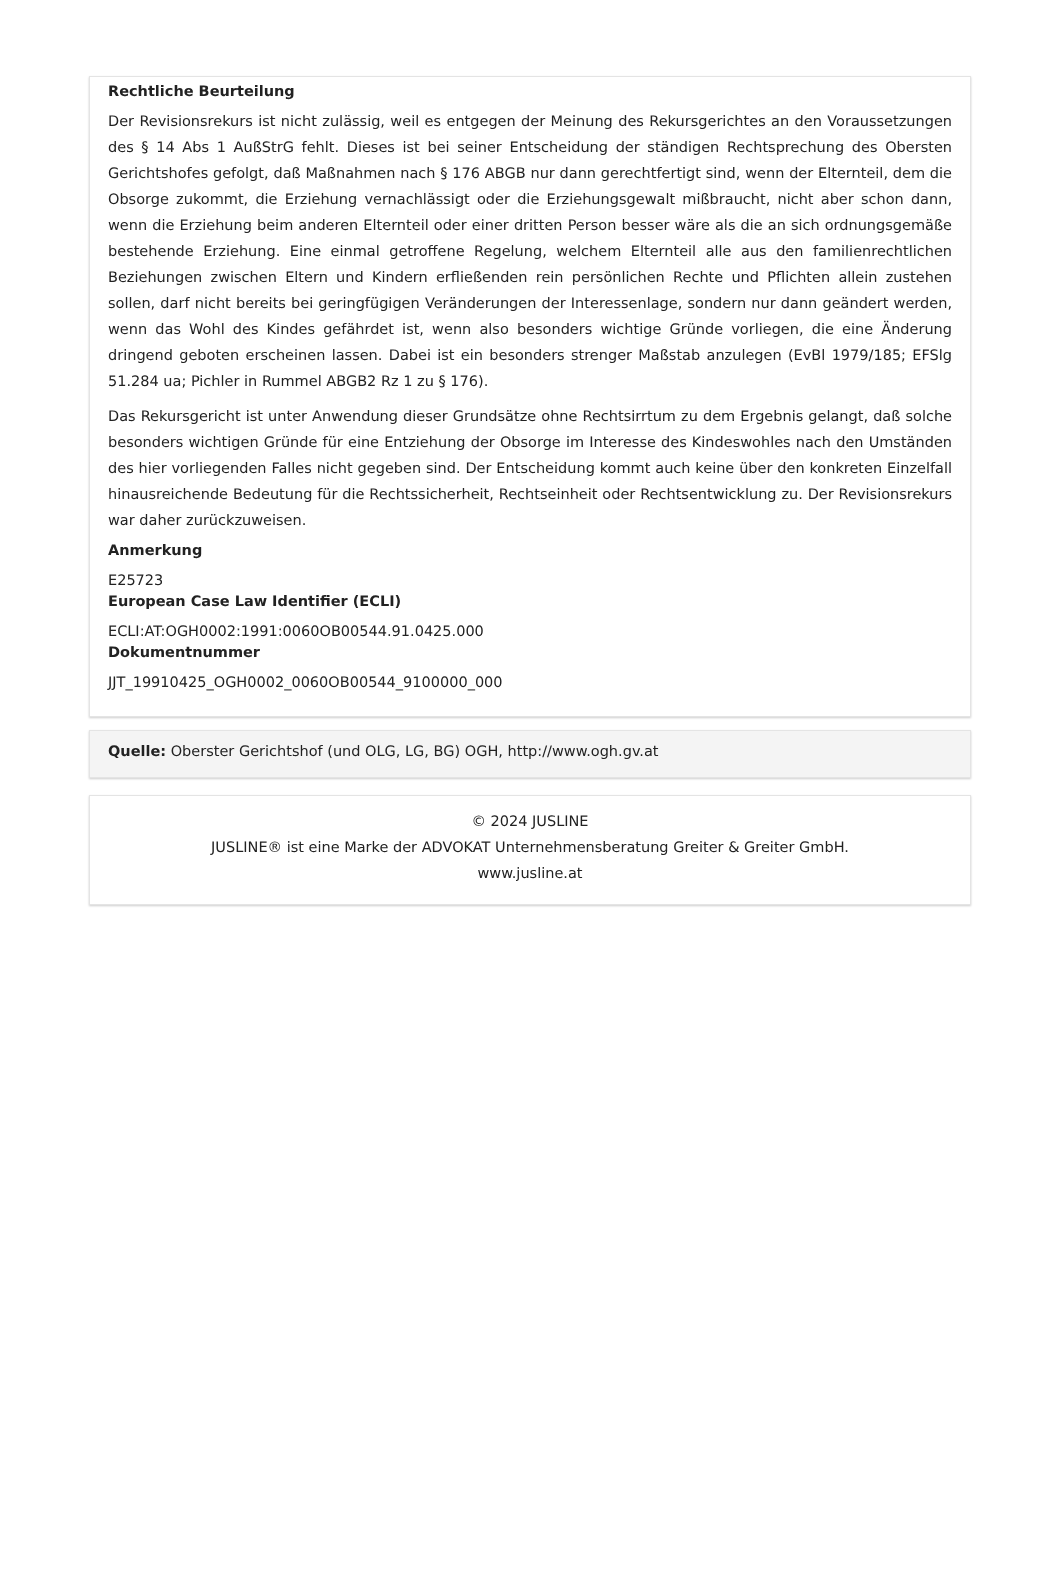Rechtliche Beurteilung
Der Revisionsrekurs ist nicht zulässig, weil es entgegen der Meinung des Rekursgerichtes an den Voraussetzungen des § 14 Abs 1 AußStrG fehlt. Dieses ist bei seiner Entscheidung der ständigen Rechtsprechung des Obersten Gerichtshofes gefolgt, daß Maßnahmen nach § 176 ABGB nur dann gerechtfertigt sind, wenn der Elternteil, dem die Obsorge zukommt, die Erziehung vernachlässigt oder die Erziehungsgewalt mißbraucht, nicht aber schon dann, wenn die Erziehung beim anderen Elternteil oder einer dritten Person besser wäre als die an sich ordnungsgemäße bestehende Erziehung. Eine einmal getroffene Regelung, welchem Elternteil alle aus den familienrechtlichen Beziehungen zwischen Eltern und Kindern erfließenden rein persönlichen Rechte und Pflichten allein zustehen sollen, darf nicht bereits bei geringfügigen Veränderungen der Interessenlage, sondern nur dann geändert werden, wenn das Wohl des Kindes gefährdet ist, wenn also besonders wichtige Gründe vorliegen, die eine Änderung dringend geboten erscheinen lassen. Dabei ist ein besonders strenger Maßstab anzulegen (EvBl 1979/185; EFSlg 51.284 ua; Pichler in Rummel ABGB2 Rz 1 zu § 176).
Das Rekursgericht ist unter Anwendung dieser Grundsätze ohne Rechtsirrtum zu dem Ergebnis gelangt, daß solche besonders wichtigen Gründe für eine Entziehung der Obsorge im Interesse des Kindeswohles nach den Umständen des hier vorliegenden Falles nicht gegeben sind. Der Entscheidung kommt auch keine über den konkreten Einzelfall hinausreichende Bedeutung für die Rechtssicherheit, Rechtseinheit oder Rechtsentwicklung zu. Der Revisionsrekurs war daher zurückzuweisen.
Anmerkung
E25723
European Case Law Identifier (ECLI)
ECLI:AT:OGH0002:1991:0060OB00544.91.0425.000
Dokumentnummer
JJT_19910425_OGH0002_0060OB00544_9100000_000
Quelle: Oberster Gerichtshof (und OLG, LG, BG) OGH, http://www.ogh.gv.at
© 2024 JUSLINE
JUSLINE® ist eine Marke der ADVOKAT Unternehmensberatung Greiter & Greiter GmbH.
www.jusline.at